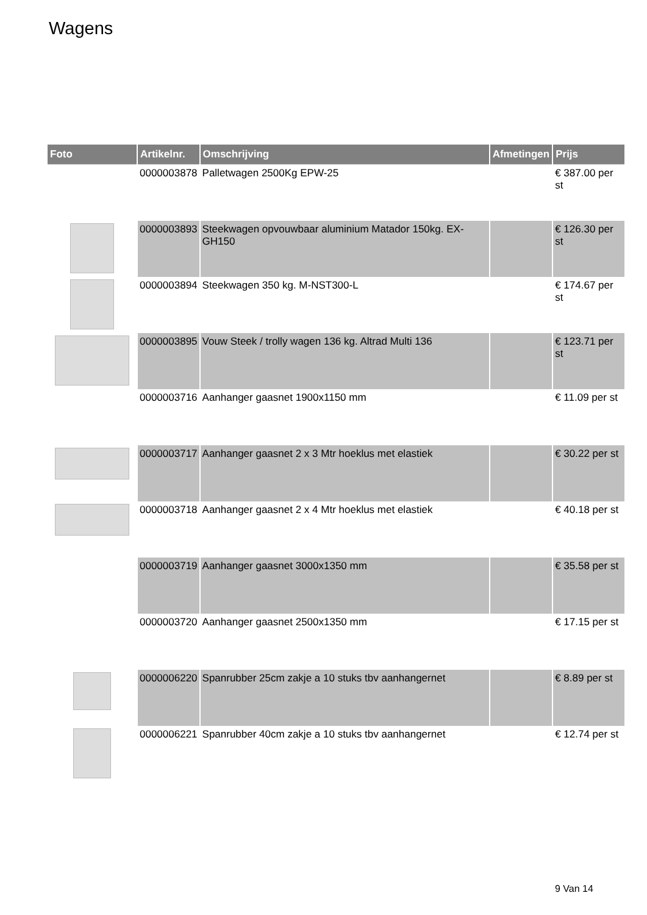Wagens
| Foto | Artikelnr. | Omschrijving | Afmetingen | Prijs |
| --- | --- | --- | --- | --- |
| | 0000003878 | Palletwagen 2500Kg EPW-25 | | € 387.00 per st |
| | 0000003893 | Steekwagen opvouwbaar aluminium Matador 150kg. EX-GH150 | | € 126.30 per st |
| | 0000003894 | Steekwagen 350 kg. M-NST300-L | | € 174.67 per st |
| | 0000003895 | Vouw Steek / trolly wagen 136 kg. Altrad Multi 136 | | € 123.71 per st |
| | 0000003716 | Aanhanger gaasnet 1900x1150 mm | | € 11.09 per st |
| | 0000003717 | Aanhanger gaasnet 2 x 3 Mtr hoeklus met elastiek | | € 30.22 per st |
| | 0000003718 | Aanhanger gaasnet 2 x 4 Mtr hoeklus met elastiek | | € 40.18 per st |
| | 0000003719 | Aanhanger gaasnet 3000x1350 mm | | € 35.58 per st |
| | 0000003720 | Aanhanger gaasnet 2500x1350 mm | | € 17.15 per st |
| | 0000006220 | Spanrubber 25cm zakje a 10 stuks tbv aanhangernet | | € 8.89 per st |
| | 0000006221 | Spanrubber 40cm zakje a 10 stuks tbv aanhangernet | | € 12.74 per st |
9 Van 14